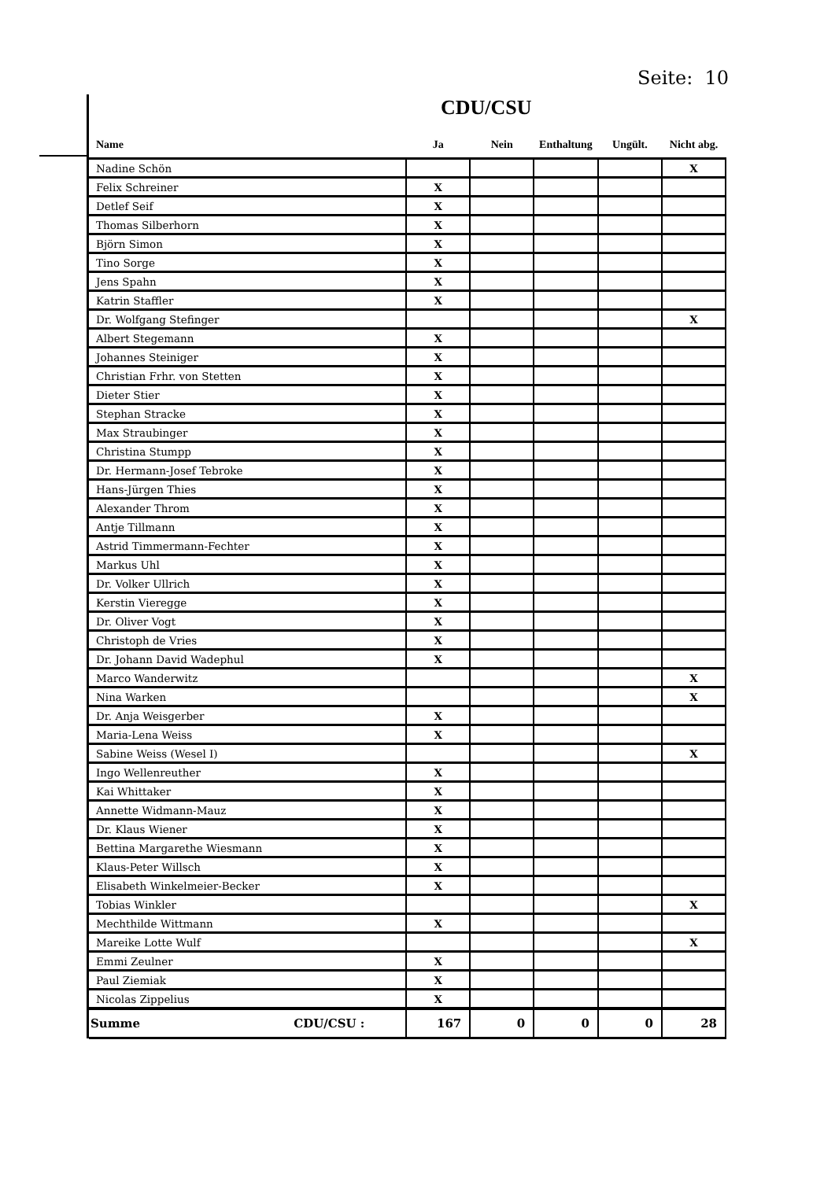Seite: 10
CDU/CSU
| Name | Ja | Nein | Enthaltung | Ungült. | Nicht abg. |
| --- | --- | --- | --- | --- | --- |
| Nadine Schön | | | | | X |
| Felix Schreiner | X | | | | |
| Detlef Seif | X | | | | |
| Thomas Silberhorn | X | | | | |
| Björn Simon | X | | | | |
| Tino Sorge | X | | | | |
| Jens Spahn | X | | | | |
| Katrin Staffler | X | | | | |
| Dr. Wolfgang Stefinger | | | | | X |
| Albert Stegemann | X | | | | |
| Johannes Steiniger | X | | | | |
| Christian Frhr. von Stetten | X | | | | |
| Dieter Stier | X | | | | |
| Stephan Stracke | X | | | | |
| Max Straubinger | X | | | | |
| Christina Stumpp | X | | | | |
| Dr. Hermann-Josef Tebroke | X | | | | |
| Hans-Jürgen Thies | X | | | | |
| Alexander Throm | X | | | | |
| Antje Tillmann | X | | | | |
| Astrid Timmermann-Fechter | X | | | | |
| Markus Uhl | X | | | | |
| Dr. Volker Ullrich | X | | | | |
| Kerstin Vieregge | X | | | | |
| Dr. Oliver Vogt | X | | | | |
| Christoph de Vries | X | | | | |
| Dr. Johann David Wadephul | X | | | | |
| Marco Wanderwitz | | | | | X |
| Nina Warken | | | | | X |
| Dr. Anja Weisgerber | X | | | | |
| Maria-Lena Weiss | X | | | | |
| Sabine Weiss (Wesel I) | | | | | X |
| Ingo Wellenreuther | X | | | | |
| Kai Whittaker | X | | | | |
| Annette Widmann-Mauz | X | | | | |
| Dr. Klaus Wiener | X | | | | |
| Bettina Margarethe Wiesmann | X | | | | |
| Klaus-Peter Willsch | X | | | | |
| Elisabeth Winkelmeier-Becker | X | | | | |
| Tobias Winkler | | | | | X |
| Mechthilde Wittmann | X | | | | |
| Mareike Lotte Wulf | | | | | X |
| Emmi Zeulner | X | | | | |
| Paul Ziemiak | X | | | | |
| Nicolas Zippelius | X | | | | |
| Summe CDU/CSU : | 167 | 0 | 0 | 0 | 28 |